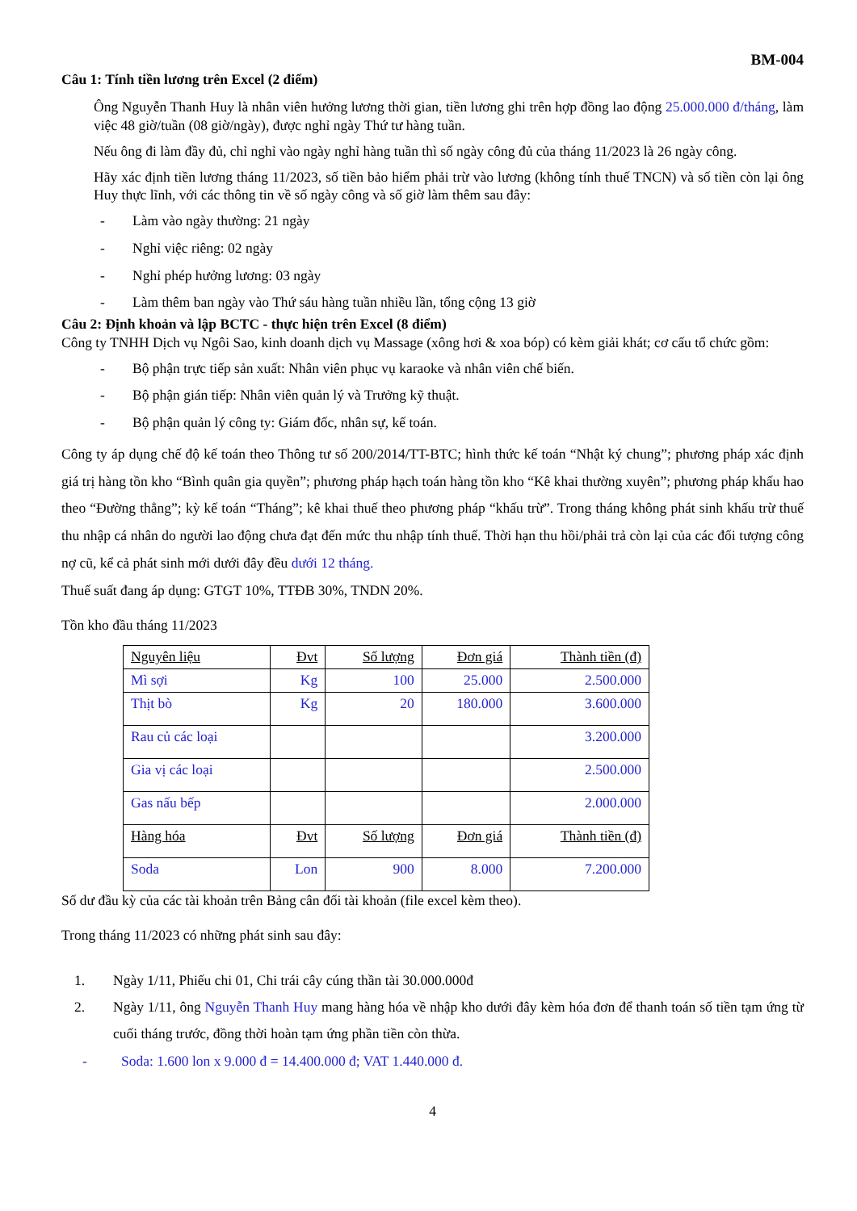BM-004
Câu 1: Tính tiền lương trên Excel (2 điểm)
Ông Nguyễn Thanh Huy là nhân viên hưởng lương thời gian, tiền lương ghi trên hợp đồng lao động 25.000.000 đ/tháng, làm việc 48 giờ/tuần (08 giờ/ngày), được nghỉ ngày Thứ tư hàng tuần.
Nếu ông đi làm đầy đủ, chỉ nghỉ vào ngày nghỉ hàng tuần thì số ngày công đủ của tháng 11/2023 là 26 ngày công.
Hãy xác định tiền lương tháng 11/2023, số tiền bảo hiểm phải trừ vào lương (không tính thuế TNCN) và số tiền còn lại ông Huy thực lĩnh, với các thông tin về số ngày công và số giờ làm thêm sau đây:
- Làm vào ngày thường: 21 ngày
- Nghỉ việc riêng: 02 ngày
- Nghỉ phép hưởng lương: 03 ngày
- Làm thêm ban ngày vào Thứ sáu hàng tuần nhiều lần, tổng cộng 13 giờ
Câu 2: Định khoản và lập BCTC - thực hiện trên Excel (8 điểm)
Công ty TNHH Dịch vụ Ngôi Sao, kinh doanh dịch vụ Massage (xông hơi & xoa bóp) có kèm giải khát; cơ cấu tổ chức gồm:
- Bộ phận trực tiếp sản xuất: Nhân viên phục vụ karaoke và nhân viên chế biến.
- Bộ phận gián tiếp: Nhân viên quản lý và Trưởng kỹ thuật.
- Bộ phận quản lý công ty: Giám đốc, nhân sự, kế toán.
Công ty áp dụng chế độ kế toán theo Thông tư số 200/2014/TT-BTC; hình thức kế toán “Nhật ký chung”; phương pháp xác định giá trị hàng tồn kho “Bình quân gia quyền”; phương pháp hạch toán hàng tồn kho “Kê khai thường xuyên”; phương pháp khấu hao theo “Đường thẳng”; kỳ kế toán “Tháng”; kê khai thuế theo phương pháp “khấu trừ”. Trong tháng không phát sinh khấu trừ thuế thu nhập cá nhân do người lao động chưa đạt đến mức thu nhập tính thuế. Thời hạn thu hồi/phải trả còn lại của các đối tượng công nợ cũ, kể cả phát sinh mới dưới đây đều dưới 12 tháng.
Thuế suất đang áp dụng: GTGT 10%, TTĐB 30%, TNDN 20%.
Tồn kho đầu tháng 11/2023
| Nguyên liệu | Đvt | Số lượng | Đơn giá | Thành tiền (đ) |
| Mì sợi | Kg | 100 | 25.000 | 2.500.000 |
| Thịt bò | Kg | 20 | 180.000 | 3.600.000 |
| Rau củ các loại | | | | 3.200.000 |
| Gia vị các loại | | | | 2.500.000 |
| Gas nấu bếp | | | | 2.000.000 |
| Hàng hóa | Đvt | Số lượng | Đơn giá | Thành tiền (đ) |
| Soda | Lon | 900 | 8.000 | 7.200.000 |
Số dư đầu kỳ của các tài khoản trên Bảng cân đối tài khoản (file excel kèm theo).
Trong tháng 11/2023 có những phát sinh sau đây:
1. Ngày 1/11, Phiếu chi 01, Chi trái cây cúng thần tài 30.000.000đ
2. Ngày 1/11, ông Nguyễn Thanh Huy mang hàng hóa về nhập kho dưới đây kèm hóa đơn để thanh toán số tiền tạm ứng từ cuối tháng trước, đồng thời hoàn tạm ứng phần tiền còn thừa.
- Soda: 1.600 lon x 9.000 đ = 14.400.000 đ; VAT 1.440.000 đ.
4